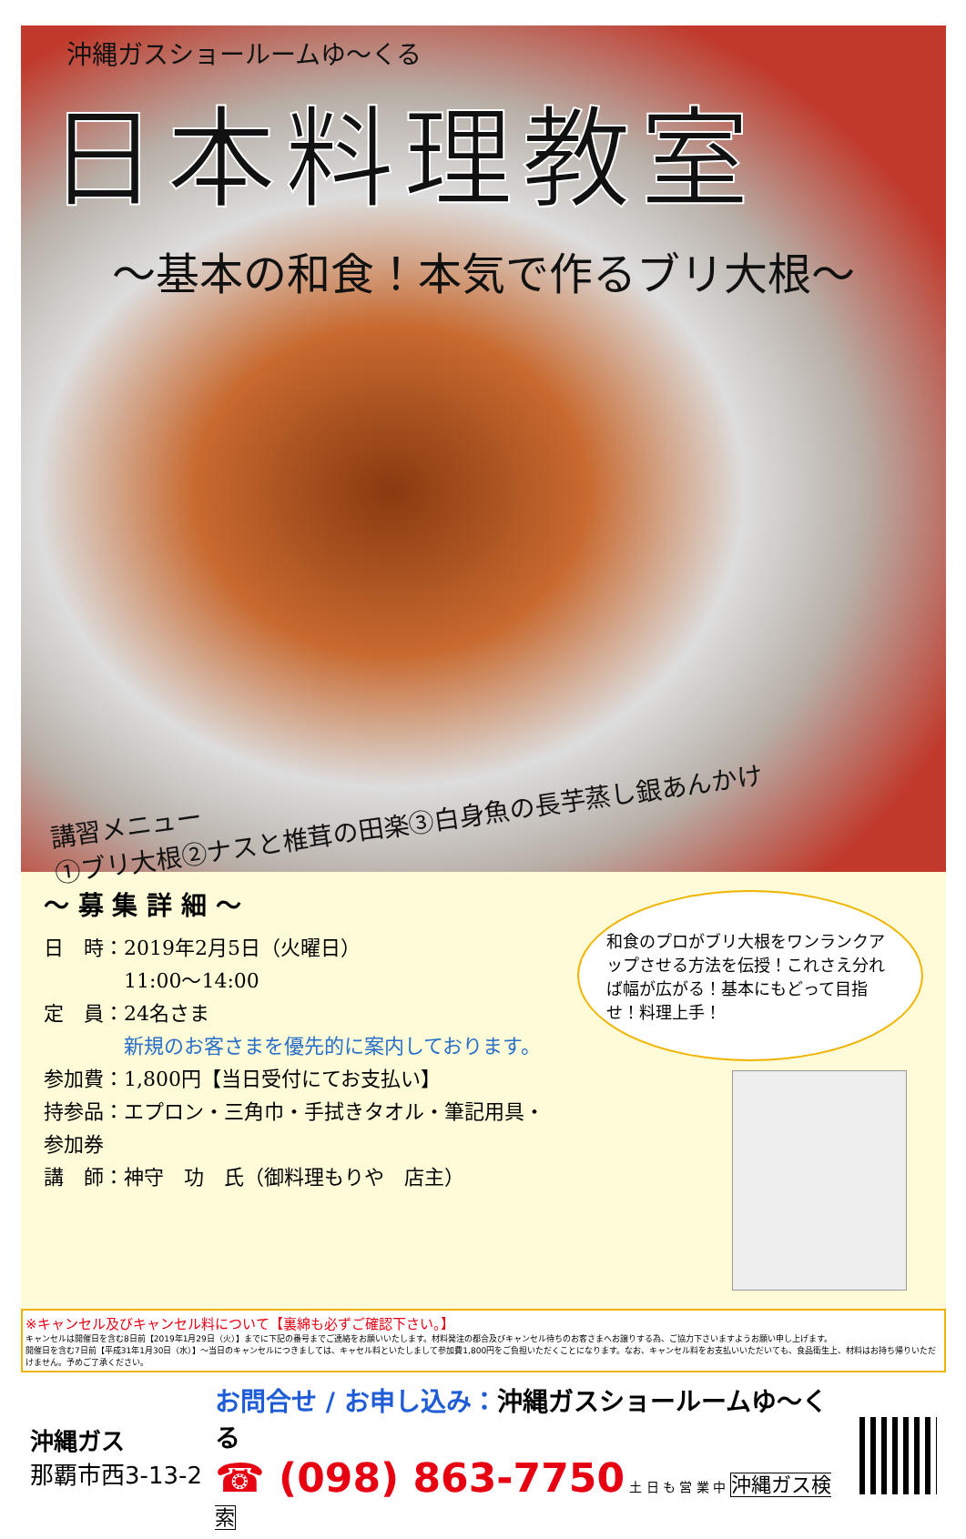沖縄ガスショールームゆ～くる
日本料理教室
～基本の和食！本気で作るブリ大根～
講習メニュー
①ブリ大根②ナスと椎茸の田楽③白身魚の長芋蒸し銀あんかけ
～ 募 集 詳 細 ～
日　時：2019年2月5日（火曜日）
　　　　11:00～14:00
定　員：24名さま
　　　　新規のお客さまを優先的に案内しております。
参加費：1,800円【当日受付にてお支払い】
持参品：エプロン・三角巾・手拭きタオル・筆記用具・参加券
講　師：神守　功　氏（御料理もりや　店主）
和食のプロがブリ大根をワンランクアップさせる方法を伝授！これさえ分れば幅が広がる！基本にもどって目指せ！料理上手！
※キャンセル及びキャンセル料について【裏綿も必ずご確認下さい。】
キャンセルは開催日を含む8日前【2019年1月29日（火）】までに下記の番号までご連絡をお願いいたします。材料発注の都合及びキャンセル待ちのお客さまへお譲りする為、ご協力下さいますようお願い申し上げます。
開催日を含む7日前【平成31年1月30日（水）】～当日のキャンセルにつきましては、キャセル料といたしまして参加費1,800円をご負担いただくことになります。なお、キャンセル料をお支払いいただいても、食品衛生上、材料はお持ち帰りいただけません。予めご了承ください。
沖縄ガス
那覇市西3-13-2
お問合せ / お申し込み：沖縄ガスショールームゆ～くる
☎ (098) 863-7750 土 日 も 営 業 中 沖縄ガス検索